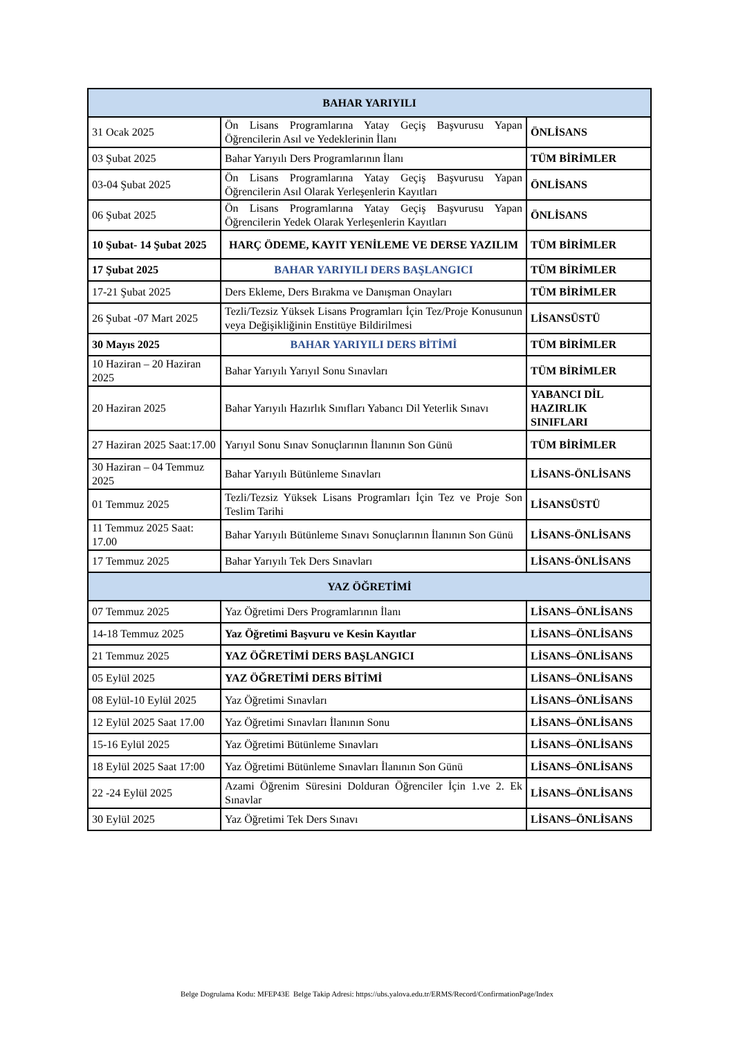| BAHAR YARIYILI | | |
| 31 Ocak 2025 | Ön Lisans Programlarına Yatay Geçiş Başvurusu Yapan Öğrencilerin Asıl ve Yedeklerinin İlanı | ÖNLİSANS |
| 03 Şubat 2025 | Bahar Yarıyılı Ders Programlarının İlanı | TÜM BİRİMLER |
| 03-04 Şubat 2025 | Ön Lisans Programlarına Yatay Geçiş Başvurusu Yapan Öğrencilerin Asıl Olarak Yerleşenlerin Kayıtları | ÖNLİSANS |
| 06 Şubat 2025 | Ön Lisans Programlarına Yatay Geçiş Başvurusu Yapan Öğrencilerin Yedek Olarak Yerleşenlerin Kayıtları | ÖNLİSANS |
| 10 Şubat- 14 Şubat 2025 | HARÇ ÖDEME, KAYIT YENİLEME VE DERSE YAZILIM | TÜM BİRİMLER |
| 17 Şubat 2025 | BAHAR YARIYILI DERS BAŞLANGICI | TÜM BİRİMLER |
| 17-21 Şubat 2025 | Ders Ekleme, Ders Bırakma ve Danışman Onayları | TÜM BİRİMLER |
| 26 Şubat -07 Mart 2025 | Tezli/Tezsiz Yüksek Lisans Programları İçin Tez/Proje Konusunun veya Değişikliğinin Enstitüye Bildirilmesi | LİSANSÜSTÜ |
| 30 Mayıs 2025 | BAHAR YARIYILI DERS BİTİMİ | TÜM BİRİMLER |
| 10 Haziran – 20 Haziran 2025 | Bahar Yarıyılı Yarıyıl Sonu Sınavları | TÜM BİRİMLER |
| 20 Haziran 2025 | Bahar Yarıyılı Hazırlık Sınıfları Yabancı Dil Yeterlik Sınavı | YABANCI DİL HAZIRLIK SINIFLARI |
| 27 Haziran 2025 Saat:17.00 | Yarıyıl Sonu Sınav Sonuçlarının İlanının Son Günü | TÜM BİRİMLER |
| 30 Haziran – 04 Temmuz 2025 | Bahar Yarıyılı Bütünleme Sınavları | LİSANS-ÖNLİSANS |
| 01 Temmuz 2025 | Tezli/Tezsiz Yüksek Lisans Programları İçin Tez ve Proje Son Teslim Tarihi | LİSANSÜSTÜ |
| 11 Temmuz 2025 Saat: 17.00 | Bahar Yarıyılı Bütünleme Sınavı Sonuçlarının İlanının Son Günü | LİSANS-ÖNLİSANS |
| 17 Temmuz 2025 | Bahar Yarıyılı Tek Ders Sınavları | LİSANS-ÖNLİSANS |
| YAZ ÖĞRETİMİ | | |
| 07 Temmuz 2025 | Yaz Öğretimi Ders Programlarının İlanı | LİSANS–ÖNLİSANS |
| 14-18 Temmuz 2025 | Yaz Öğretimi Başvuru ve Kesin Kayıtlar | LİSANS–ÖNLİSANS |
| 21 Temmuz 2025 | YAZ ÖĞRETİMİ DERS BAŞLANGICI | LİSANS–ÖNLİSANS |
| 05 Eylül 2025 | YAZ ÖĞRETİMİ DERS BİTİMİ | LİSANS–ÖNLİSANS |
| 08 Eylül-10 Eylül 2025 | Yaz Öğretimi Sınavları | LİSANS–ÖNLİSANS |
| 12 Eylül 2025 Saat 17.00 | Yaz Öğretimi Sınavları İlanının Sonu | LİSANS–ÖNLİSANS |
| 15-16 Eylül 2025 | Yaz Öğretimi Bütünleme Sınavları | LİSANS–ÖNLİSANS |
| 18 Eylül 2025 Saat 17:00 | Yaz Öğretimi Bütünleme Sınavları İlanının Son Günü | LİSANS–ÖNLİSANS |
| 22 -24 Eylül 2025 | Azami Öğrenim Süresini Dolduran Öğrenciler İçin 1.ve 2. Ek Sınavlar | LİSANS–ÖNLİSANS |
| 30 Eylül 2025 | Yaz Öğretimi Tek Ders Sınavı | LİSANS–ÖNLİSANS |
Belge Dogrulama Kodu: MFEP43E Belge Takip Adresi: https://ubs.yalova.edu.tr/ERMS/Record/ConfirmationPage/Index